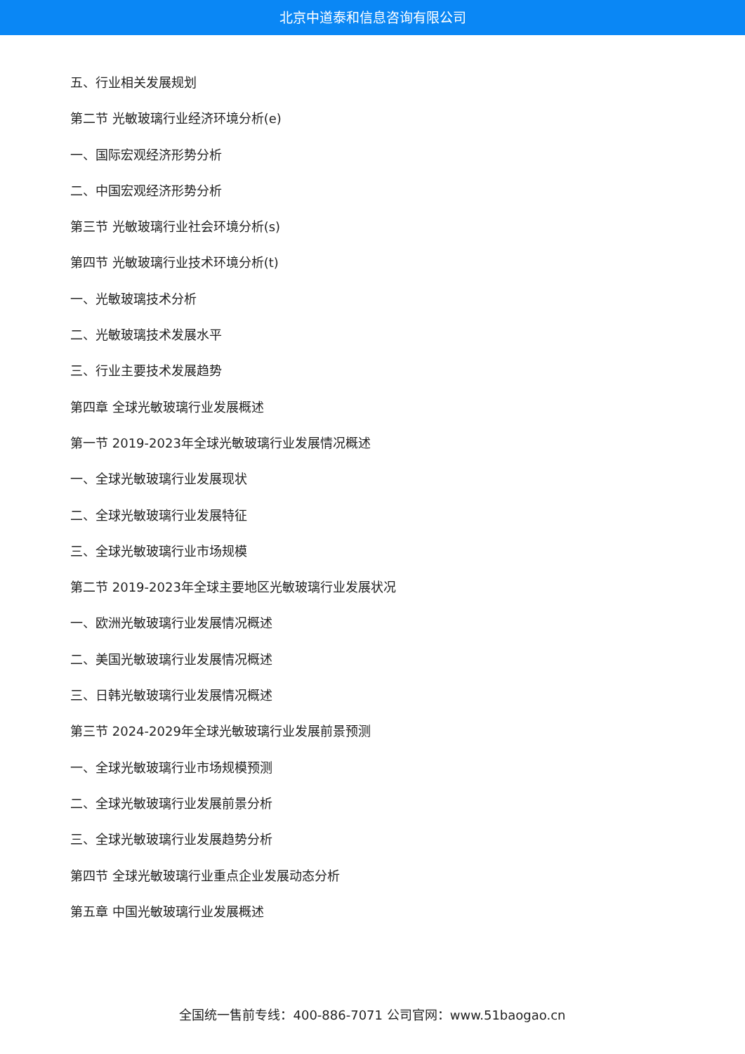北京中道泰和信息咨询有限公司
五、行业相关发展规划
第二节 光敏玻璃行业经济环境分析(e)
一、国际宏观经济形势分析
二、中国宏观经济形势分析
第三节 光敏玻璃行业社会环境分析(s)
第四节 光敏玻璃行业技术环境分析(t)
一、光敏玻璃技术分析
二、光敏玻璃技术发展水平
三、行业主要技术发展趋势
第四章 全球光敏玻璃行业发展概述
第一节 2019-2023年全球光敏玻璃行业发展情况概述
一、全球光敏玻璃行业发展现状
二、全球光敏玻璃行业发展特征
三、全球光敏玻璃行业市场规模
第二节 2019-2023年全球主要地区光敏玻璃行业发展状况
一、欧洲光敏玻璃行业发展情况概述
二、美国光敏玻璃行业发展情况概述
三、日韩光敏玻璃行业发展情况概述
第三节 2024-2029年全球光敏玻璃行业发展前景预测
一、全球光敏玻璃行业市场规模预测
二、全球光敏玻璃行业发展前景分析
三、全球光敏玻璃行业发展趋势分析
第四节 全球光敏玻璃行业重点企业发展动态分析
第五章 中国光敏玻璃行业发展概述
全国统一售前专线：400-886-7071 公司官网：www.51baogao.cn